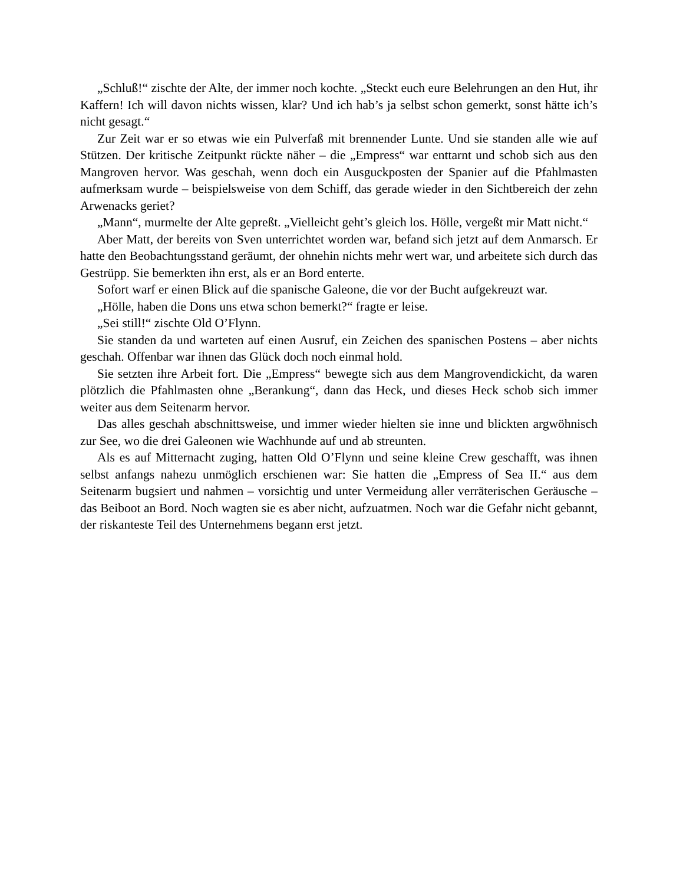„Schluß!“ zischte der Alte, der immer noch kochte. „Steckt euch eure Belehrungen an den Hut, ihr Kaffern! Ich will davon nichts wissen, klar? Und ich hab’s ja selbst schon gemerkt, sonst hätte ich’s nicht gesagt.“
Zur Zeit war er so etwas wie ein Pulverfaß mit brennender Lunte. Und sie standen alle wie auf Stützen. Der kritische Zeitpunkt rückte näher – die „Empress“ war enttarnt und schob sich aus den Mangroven hervor. Was geschah, wenn doch ein Ausguckposten der Spanier auf die Pfahlmasten aufmerksam wurde – beispielsweise von dem Schiff, das gerade wieder in den Sichtbereich der zehn Arwenacks geriet?
„Mann“, murmelte der Alte gepreßt. „Vielleicht geht’s gleich los. Hölle, vergeßt mir Matt nicht.“
Aber Matt, der bereits von Sven unterrichtet worden war, befand sich jetzt auf dem Anmarsch. Er hatte den Beobachtungsstand geräumt, der ohnehin nichts mehr wert war, und arbeitete sich durch das Gestrüpp. Sie bemerkten ihn erst, als er an Bord enterte.
Sofort warf er einen Blick auf die spanische Galeone, die vor der Bucht aufgekreuzt war.
„Hölle, haben die Dons uns etwa schon bemerkt?“ fragte er leise.
„Sei still!“ zischte Old O’Flynn.
Sie standen da und warteten auf einen Ausruf, ein Zeichen des spanischen Postens – aber nichts geschah. Offenbar war ihnen das Glück doch noch einmal hold.
Sie setzten ihre Arbeit fort. Die „Empress“ bewegte sich aus dem Mangrovendickicht, da waren plötzlich die Pfahlmasten ohne „Berankung“, dann das Heck, und dieses Heck schob sich immer weiter aus dem Seitenarm hervor.
Das alles geschah abschnittsweise, und immer wieder hielten sie inne und blickten argwöhnisch zur See, wo die drei Galeonen wie Wachhunde auf und ab streunten.
Als es auf Mitternacht zuging, hatten Old O’Flynn und seine kleine Crew geschafft, was ihnen selbst anfangs nahezu unmöglich erschienen war: Sie hatten die „Empress of Sea II.“ aus dem Seitenarm bugsiert und nahmen – vorsichtig und unter Vermeidung aller verräterischen Geräusche – das Beiboot an Bord. Noch wagten sie es aber nicht, aufzuatmen. Noch war die Gefahr nicht gebannt, der riskanteste Teil des Unternehmens begann erst jetzt.